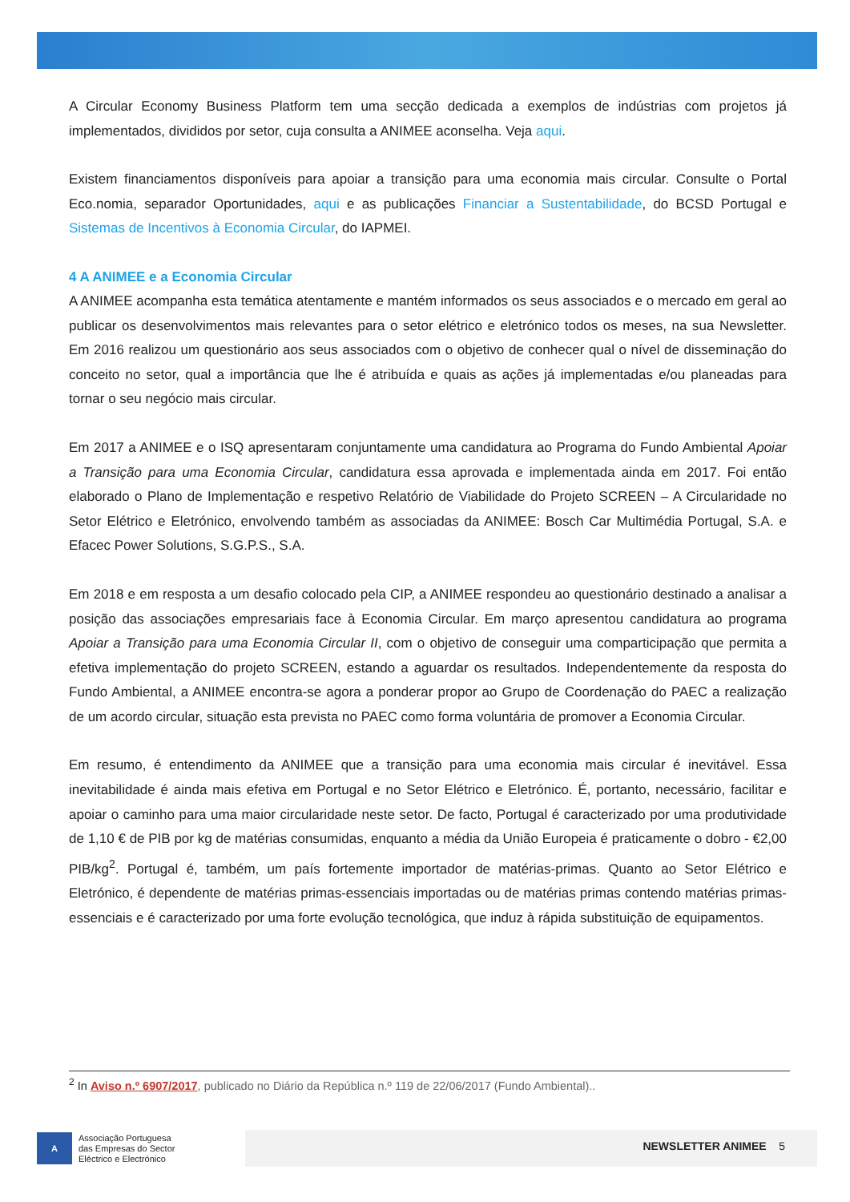A Circular Economy Business Platform tem uma secção dedicada a exemplos de indústrias com projetos já implementados, divididos por setor, cuja consulta a ANIMEE aconselha. Veja aqui.
Existem financiamentos disponíveis para apoiar a transição para uma economia mais circular. Consulte o Portal Eco.nomia, separador Oportunidades, aqui e as publicações Financiar a Sustentabilidade, do BCSD Portugal e Sistemas de Incentivos à Economia Circular, do IAPMEI.
4 A ANIMEE e a Economia Circular
A ANIMEE acompanha esta temática atentamente e mantém informados os seus associados e o mercado em geral ao publicar os desenvolvimentos mais relevantes para o setor elétrico e eletrónico todos os meses, na sua Newsletter. Em 2016 realizou um questionário aos seus associados com o objetivo de conhecer qual o nível de disseminação do conceito no setor, qual a importância que lhe é atribuída e quais as ações já implementadas e/ou planeadas para tornar o seu negócio mais circular.
Em 2017 a ANIMEE e o ISQ apresentaram conjuntamente uma candidatura ao Programa do Fundo Ambiental Apoiar a Transição para uma Economia Circular, candidatura essa aprovada e implementada ainda em 2017. Foi então elaborado o Plano de Implementação e respetivo Relatório de Viabilidade do Projeto SCREEN – A Circularidade no Setor Elétrico e Eletrónico, envolvendo também as associadas da ANIMEE: Bosch Car Multimédia Portugal, S.A. e Efacec Power Solutions, S.G.P.S., S.A.
Em 2018 e em resposta a um desafio colocado pela CIP, a ANIMEE respondeu ao questionário destinado a analisar a posição das associações empresariais face à Economia Circular. Em março apresentou candidatura ao programa Apoiar a Transição para uma Economia Circular II, com o objetivo de conseguir uma comparticipação que permita a efetiva implementação do projeto SCREEN, estando a aguardar os resultados. Independentemente da resposta do Fundo Ambiental, a ANIMEE encontra-se agora a ponderar propor ao Grupo de Coordenação do PAEC a realização de um acordo circular, situação esta prevista no PAEC como forma voluntária de promover a Economia Circular.
Em resumo, é entendimento da ANIMEE que a transição para uma economia mais circular é inevitável. Essa inevitabilidade é ainda mais efetiva em Portugal e no Setor Elétrico e Eletrónico. É, portanto, necessário, facilitar e apoiar o caminho para uma maior circularidade neste setor. De facto, Portugal é caracterizado por uma produtividade de 1,10 € de PIB por kg de matérias consumidas, enquanto a média da União Europeia é praticamente o dobro - €2,00 PIB/kg<sup>2</sup>. Portugal é, também, um país fortemente importador de matérias-primas. Quanto ao Setor Elétrico e Eletrónico, é dependente de matérias primas-essenciais importadas ou de matérias primas contendo matérias primas-essenciais e é caracterizado por uma forte evolução tecnológica, que induz à rápida substituição de equipamentos.
<sup>2</sup> In Aviso n.º 6907/2017, publicado no Diário da República n.º 119 de 22/06/2017 (Fundo Ambiental)..
A
Associação Portuguesa
das Empresas do Sector
Eléctrico e Electrónico
NEWSLETTER ANIMEE 5